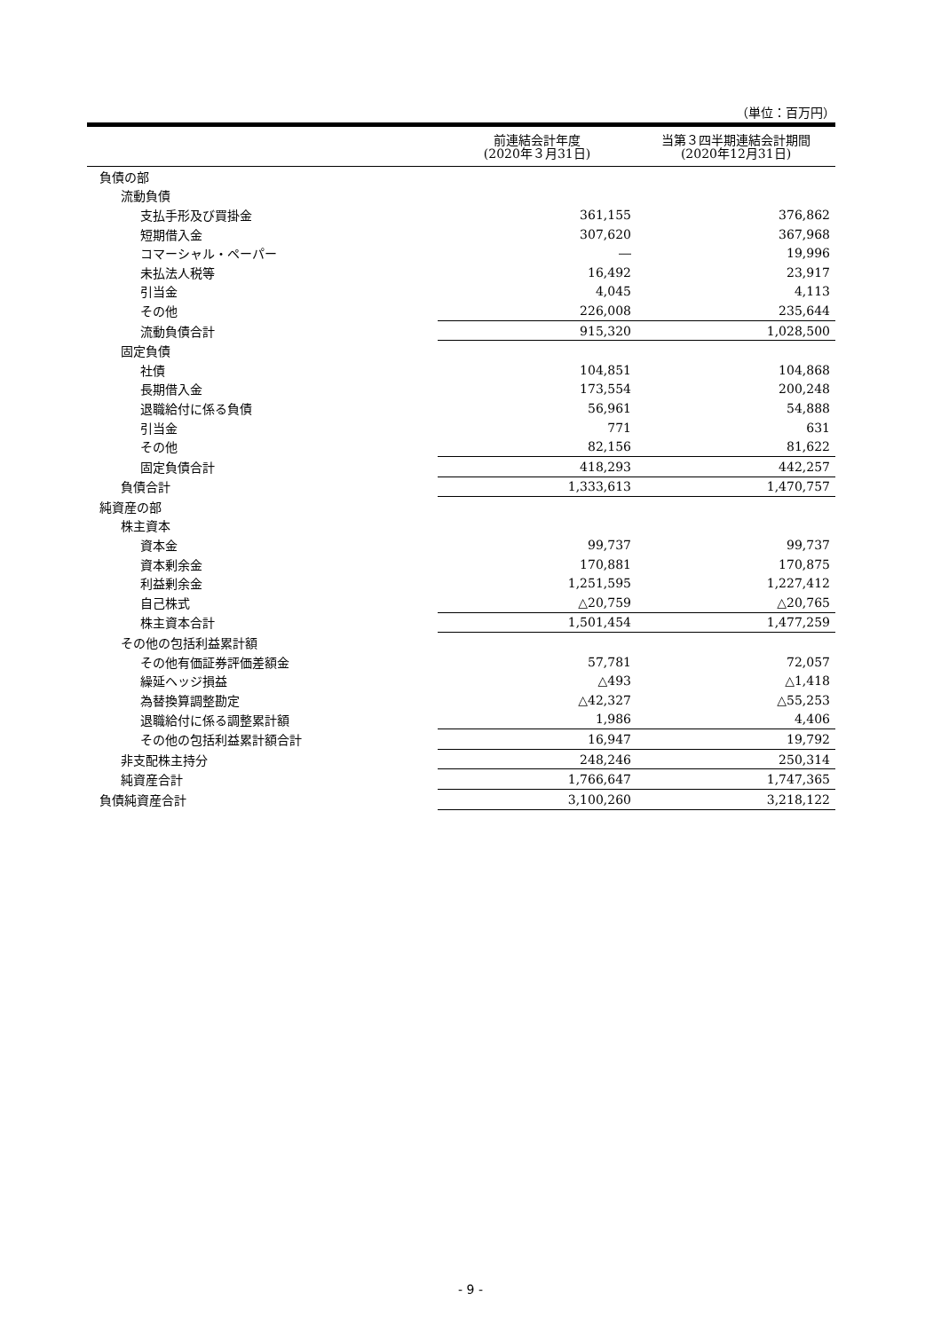（単位：百万円）
| | 前連結会計年度 (2020年３月31日) | 当第３四半期連結会計期間 (2020年12月31日) |
| --- | --- | --- |
| 負債の部 | | |
| 流動負債 | | |
| 支払手形及び買掛金 | 361,155 | 376,862 |
| 短期借入金 | 307,620 | 367,968 |
| コマーシャル・ペーパー | ― | 19,996 |
| 未払法人税等 | 16,492 | 23,917 |
| 引当金 | 4,045 | 4,113 |
| その他 | 226,008 | 235,644 |
| 流動負債合計 | 915,320 | 1,028,500 |
| 固定負債 | | |
| 社債 | 104,851 | 104,868 |
| 長期借入金 | 173,554 | 200,248 |
| 退職給付に係る負債 | 56,961 | 54,888 |
| 引当金 | 771 | 631 |
| その他 | 82,156 | 81,622 |
| 固定負債合計 | 418,293 | 442,257 |
| 負債合計 | 1,333,613 | 1,470,757 |
| 純資産の部 | | |
| 株主資本 | | |
| 資本金 | 99,737 | 99,737 |
| 資本剰余金 | 170,881 | 170,875 |
| 利益剰余金 | 1,251,595 | 1,227,412 |
| 自己株式 | △20,759 | △20,765 |
| 株主資本合計 | 1,501,454 | 1,477,259 |
| その他の包括利益累計額 | | |
| その他有価証券評価差額金 | 57,781 | 72,057 |
| 繰延ヘッジ損益 | △493 | △1,418 |
| 為替換算調整勘定 | △42,327 | △55,253 |
| 退職給付に係る調整累計額 | 1,986 | 4,406 |
| その他の包括利益累計額合計 | 16,947 | 19,792 |
| 非支配株主持分 | 248,246 | 250,314 |
| 純資産合計 | 1,766,647 | 1,747,365 |
| 負債純資産合計 | 3,100,260 | 3,218,122 |
- 9 -